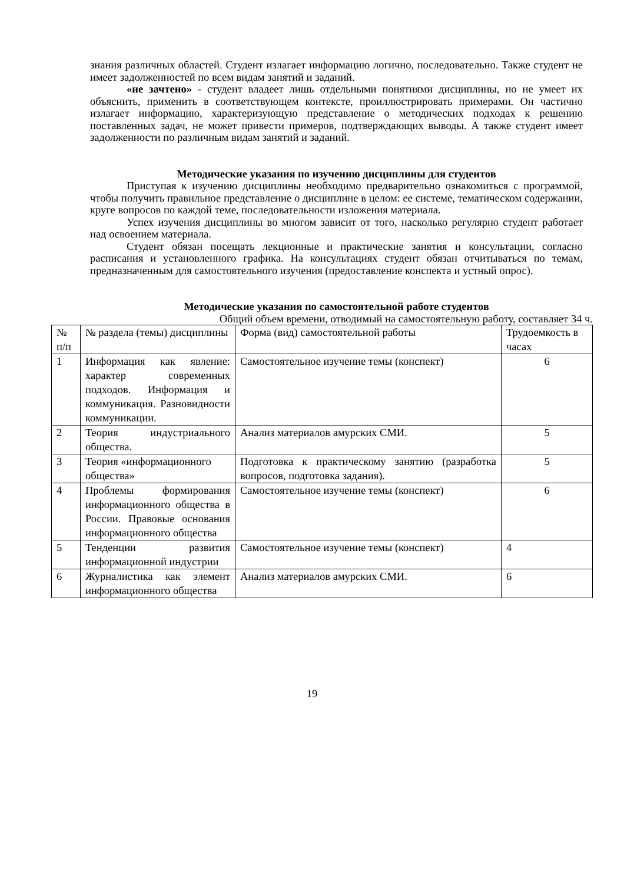знания различных областей. Студент излагает информацию логично, последовательно. Также студент не имеет задолженностей по всем видам занятий и заданий.
«не зачтено» - студент владеет лишь отдельными понятиями дисциплины, но не умеет их объяснить, применить в соответствующем контексте, проиллюстрировать примерами. Он частично излагает информацию, характеризующую представление о методических подходах к решению поставленных задач, не может привести примеров, подтверждающих выводы. А также студент имеет задолженности по различным видам занятий и заданий.
Методические указания по изучению дисциплины для студентов
Приступая к изучению дисциплины необходимо предварительно ознакомиться с программой, чтобы получить правильное представление о дисциплине в целом: ее системе, тематическом содержании, круге вопросов по каждой теме, последовательности изложения материала.
Успех изучения дисциплины во многом зависит от того, насколько регулярно студент работает над освоением материала.
Студент обязан посещать лекционные и практические занятия и консультации, согласно расписания и установленного графика. На консультациях студент обязан отчитываться по темам, предназначенным для самостоятельного изучения (предоставление конспекта и устный опрос).
Методические указания по самостоятельной работе студентов
Общий объем времени, отводимый на самостоятельную работу, составляет 34 ч.
| № п/п | № раздела (темы) дисциплины | Форма (вид) самостоятельной работы | Трудоемкость в часах |
| 1 | Информация как явление: характер современных подходов. Информация и коммуникация. Разновидности коммуникации. | Самостоятельное изучение темы (конспект) | 6 |
| 2 | Теория индустриального общества. | Анализ материалов амурских СМИ. | 5 |
| 3 | Теория «информационного общества» | Подготовка к практическому занятию (разработка вопросов, подготовка задания). | 5 |
| 4 | Проблемы формирования информационного общества в России. Правовые основания информационного общества | Самостоятельное изучение темы (конспект) | 6 |
| 5 | Тенденции развития информационной индустрии | Самостоятельное изучение темы (конспект) | 4 |
| 6 | Журналистика как элемент информационного общества | Анализ материалов амурских СМИ. | 6 |
19